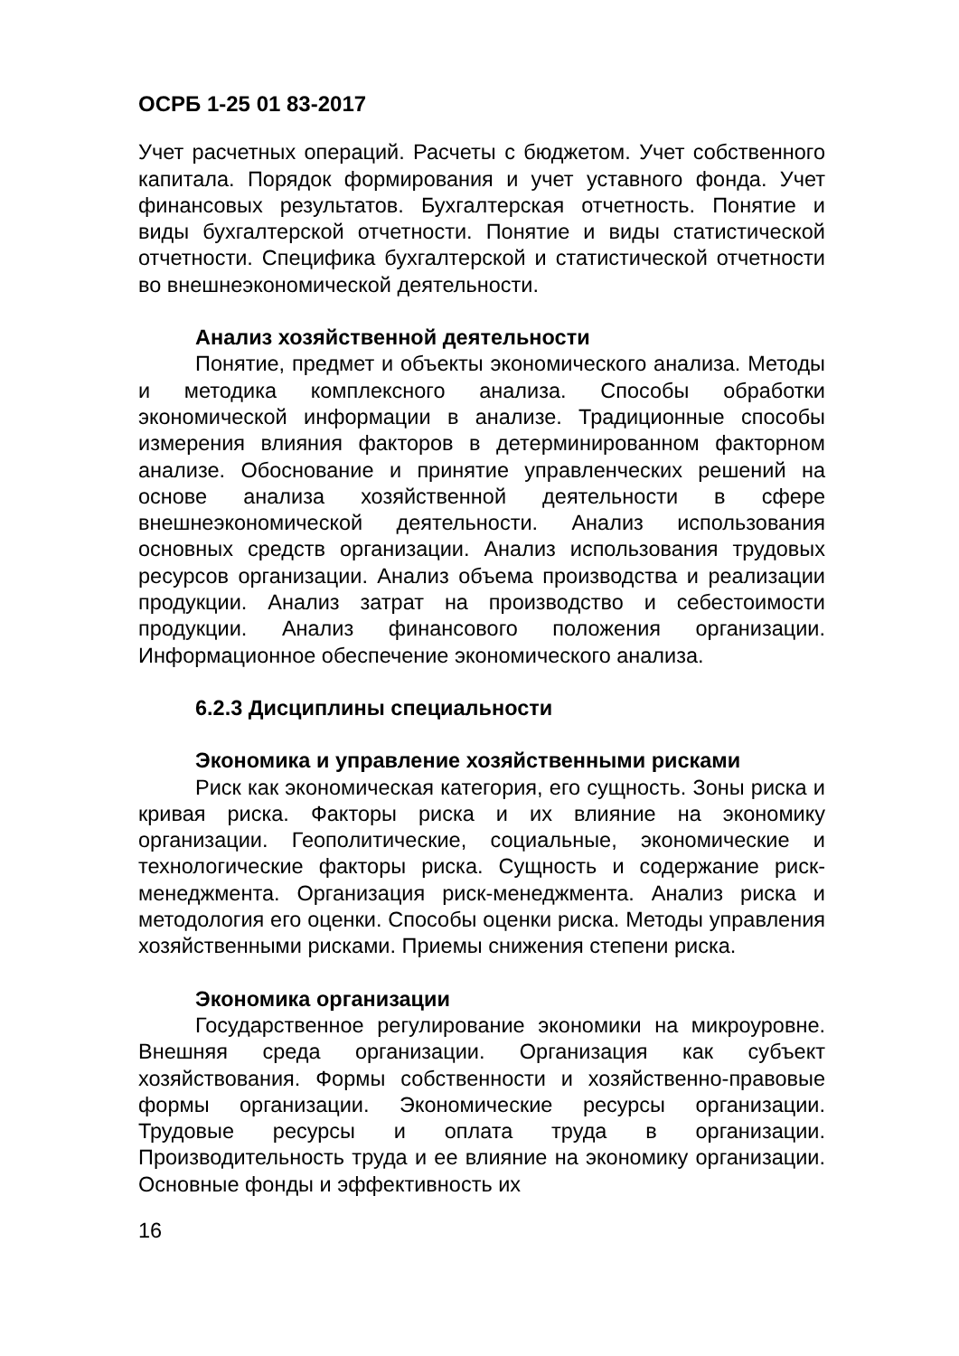ОСРБ 1-25 01 83-2017
Учет расчетных операций. Расчеты с бюджетом. Учет собственного капитала. Порядок формирования и учет уставного фонда. Учет финансовых результатов. Бухгалтерская отчетность. Понятие и виды бухгалтерской отчетности. Понятие и виды статистической отчетности. Специфика бухгалтерской и статистической отчетности во внешнеэкономической деятельности.
Анализ хозяйственной деятельности
Понятие, предмет и объекты экономического анализа. Методы и методика комплексного анализа. Способы обработки экономической информации в анализе. Традиционные способы измерения влияния факторов в детерминированном факторном анализе. Обоснование и принятие управленческих решений на основе анализа хозяйственной деятельности в сфере внешнеэкономической деятельности. Анализ использования основных средств организации. Анализ использования трудовых ресурсов организации. Анализ объема производства и реализации продукции. Анализ затрат на производство и себестоимости продукции. Анализ финансового положения организации. Информационное обеспечение экономического анализа.
6.2.3 Дисциплины специальности
Экономика и управление хозяйственными рисками
Риск как экономическая категория, его сущность. Зоны риска и кривая риска. Факторы риска и их влияние на экономику организации. Геополитические, социальные, экономические и технологические факторы риска. Сущность и содержание риск-менеджмента. Организация риск-менеджмента. Анализ риска и методология его оценки. Способы оценки риска. Методы управления хозяйственными рисками. Приемы снижения степени риска.
Экономика организации
Государственное регулирование экономики на микроуровне. Внешняя среда организации. Организация как субъект хозяйствования. Формы собственности и хозяйственно-правовые формы организации. Экономические ресурсы организации. Трудовые ресурсы и оплата труда в организации. Производительность труда и ее влияние на экономику организации. Основные фонды и эффективность их
16